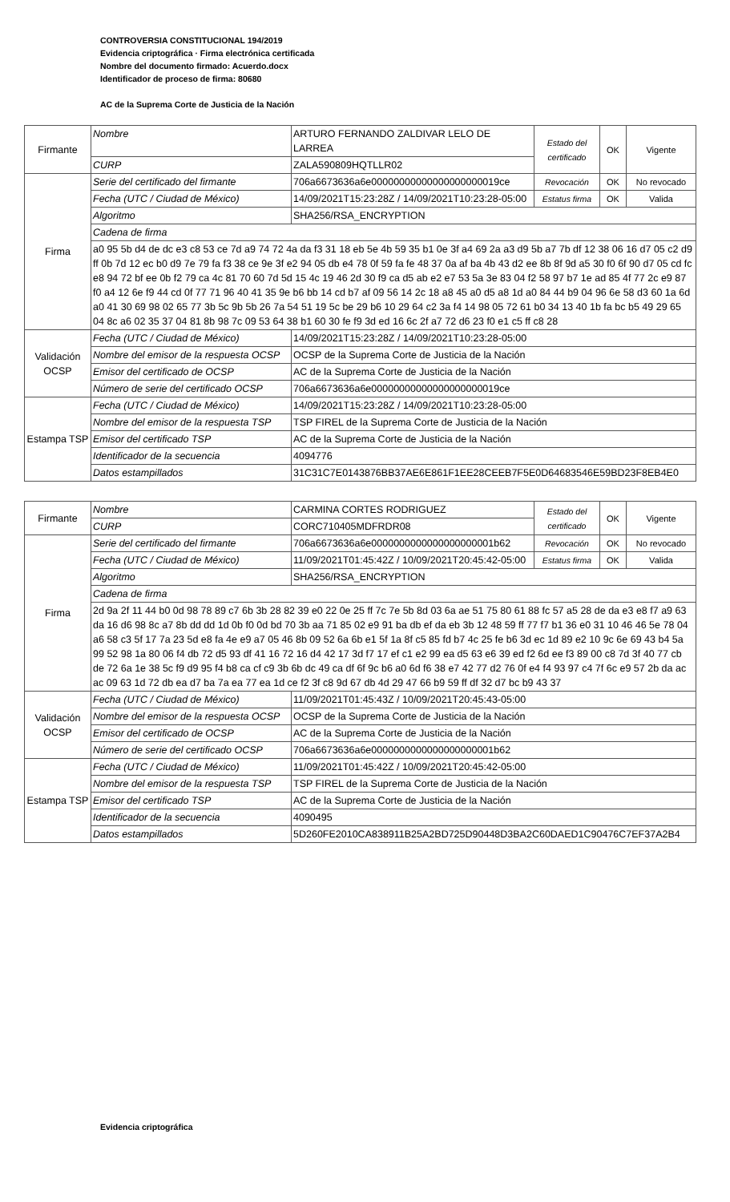CONTROVERSIA CONSTITUCIONAL 194/2019
Evidencia criptográfica · Firma electrónica certificada
Nombre del documento firmado: Acuerdo.docx
Identificador de proceso de firma: 80680
AC de la Suprema Corte de Justicia de la Nación
| Firmante | Nombre | ARTURO FERNANDO ZALDIVAR LELO DE LARREA | Estado del certificado | OK | Vigente |
| | CURP | ZALA590809HQTLLR02 | | | |
| Firma | Serie del certificado del firmante | 706a6673636a6e00000000000000000000019ce | Revocación | OK | No revocado |
| | Fecha (UTC / Ciudad de México) | 14/09/2021T15:23:28Z / 14/09/2021T10:23:28-05:00 | Estatus firma | OK | Valida |
| | Algoritmo | SHA256/RSA_ENCRYPTION | | | |
| | Cadena de firma | | | | |
| | a0 95 5b d4 de dc e3 c8 53 ce 7d a9 74 72 4a da f3 31 18 eb 5e 4b 59 35 b1 0e 3f a4 69 2a a3 d9 5b a7 7b df 12 38 06 16 d7 05 c2 d9 ff 0b 7d 12 ec b0 d9 7e 79 fa f3 38 ce 9e 3f e2 94 05 db e4 78 0f 59 fa fe 48 37 0a af ba 4b 43 d2 ee 8b 8f 9d a5 30 f0 6f 90 d7 05 cd fc e8 94 72 bf ee 0b f2 79 ca 4c 81 70 60 7d 5d 15 4c 19 46 2d 30 f9 ca d5 ab e2 e7 53 5a 3e 83 04 f2 58 97 b7 1e ad 85 4f 77 2c e9 87 f0 a4 12 6e f9 44 cd 0f 77 71 96 40 41 35 9e b6 bb 14 cd b7 af 09 56 14 2c 18 a8 45 a0 d5 a8 1d a0 84 44 b9 04 96 6e 58 d3 60 1a 6d a0 41 30 69 98 02 65 77 3b 5c 9b 5b 26 7a 54 51 19 5c be 29 b6 10 29 64 c2 3a f4 14 98 05 72 61 b0 34 13 40 1b fa bc b5 49 29 65 04 8c a6 02 35 37 04 81 8b 98 7c 09 53 64 38 b1 60 30 fe f9 3d ed 16 6c 2f a7 72 d6 23 f0 e1 c5 ff c8 28 | | | | |
| Validación OCSP | Fecha (UTC / Ciudad de México) | 14/09/2021T15:23:28Z / 14/09/2021T10:23:28-05:00 | | | |
| | Nombre del emisor de la respuesta OCSP | OCSP de la Suprema Corte de Justicia de la Nación | | | |
| | Emisor del certificado de OCSP | AC de la Suprema Corte de Justicia de la Nación | | | |
| | Número de serie del certificado OCSP | 706a6673636a6e00000000000000000000019ce | | | |
| Estampa TSP | Fecha (UTC / Ciudad de México) | 14/09/2021T15:23:28Z / 14/09/2021T10:23:28-05:00 | | | |
| | Nombre del emisor de la respuesta TSP | TSP FIREL de la Suprema Corte de Justicia de la Nación | | | |
| | Emisor del certificado TSP | AC de la Suprema Corte de Justicia de la Nación | | | |
| | Identificador de la secuencia | 4094776 | | | |
| | Datos estampillados | 31C31C7E0143876BB37AE6E861F1EE28CEEB7F5E0D64683546E59BD23F8EB4E0 | | | |
| Firmante | Nombre | CARMINA CORTES RODRIGUEZ | Estado del certificado | OK | Vigente |
| | CURP | CORC710405MDFRDR08 | | | |
| Firma | Serie del certificado del firmante | 706a6673636a6e0000000000000000000001b62 | Revocación | OK | No revocado |
| | Fecha (UTC / Ciudad de México) | 11/09/2021T01:45:42Z / 10/09/2021T20:45:42-05:00 | Estatus firma | OK | Valida |
| | Algoritmo | SHA256/RSA_ENCRYPTION | | | |
| | Cadena de firma | | | | |
| | 2d 9a 2f 11 44 b0 0d 98 78 89 c7 6b 3b 28 82 39 e0 22 0e 25 ff 7c 7e 5b 8d 03 6a ae 51 75 80 61 88 fc 57 a5 28 de da e3 e8 f7 a9 63 da 16 d6 98 8c a7 8b dd dd 1d 0b f0 0d bd 70 3b aa 71 85 02 e9 91 ba db ef da eb 3b 12 48 59 ff 77 f7 b1 36 e0 31 10 46 46 5e 78 04 a6 58 c3 5f 17 7a 23 5d e8 fa 4e e9 a7 05 46 8b 09 52 6a 6b e1 5f 1a 8f c5 85 fd b7 4c 25 fe b6 3d ec 1d 89 e2 10 9c 6e 69 43 b4 5a 99 52 98 1a 80 06 f4 db 72 d5 93 df 41 16 72 16 d4 42 17 3d f7 17 ef c1 e2 99 ea d5 63 e6 39 ed f2 6d ee f3 89 00 c8 7d 3f 40 77 cb de 72 6a 1e 38 5c f9 d9 95 f4 b8 ca cf c9 3b 6b dc 49 ca df 6f 9c b6 a0 6d f6 38 e7 42 77 d2 76 0f e4 f4 93 97 c4 7f 6c e9 57 2b da ac ac 09 63 1d 72 db ea d7 ba 7a ea 77 ea 1d ce f2 3f c8 9d 67 db 4d 29 47 66 b9 59 ff df 32 d7 bc b9 43 37 | | | | |
| Validación OCSP | Fecha (UTC / Ciudad de México) | 11/09/2021T01:45:43Z / 10/09/2021T20:45:43-05:00 | | | |
| | Nombre del emisor de la respuesta OCSP | OCSP de la Suprema Corte de Justicia de la Nación | | | |
| | Emisor del certificado de OCSP | AC de la Suprema Corte de Justicia de la Nación | | | |
| | Número de serie del certificado OCSP | 706a6673636a6e0000000000000000000001b62 | | | |
| Estampa TSP | Fecha (UTC / Ciudad de México) | 11/09/2021T01:45:42Z / 10/09/2021T20:45:42-05:00 | | | |
| | Nombre del emisor de la respuesta TSP | TSP FIREL de la Suprema Corte de Justicia de la Nación | | | |
| | Emisor del certificado TSP | AC de la Suprema Corte de Justicia de la Nación | | | |
| | Identificador de la secuencia | 4090495 | | | |
| | Datos estampillados | 5D260FE2010CA838911B25A2BD725D90448D3BA2C60DAED1C90476C7EF37A2B4 | | | |
Evidencia criptográfica